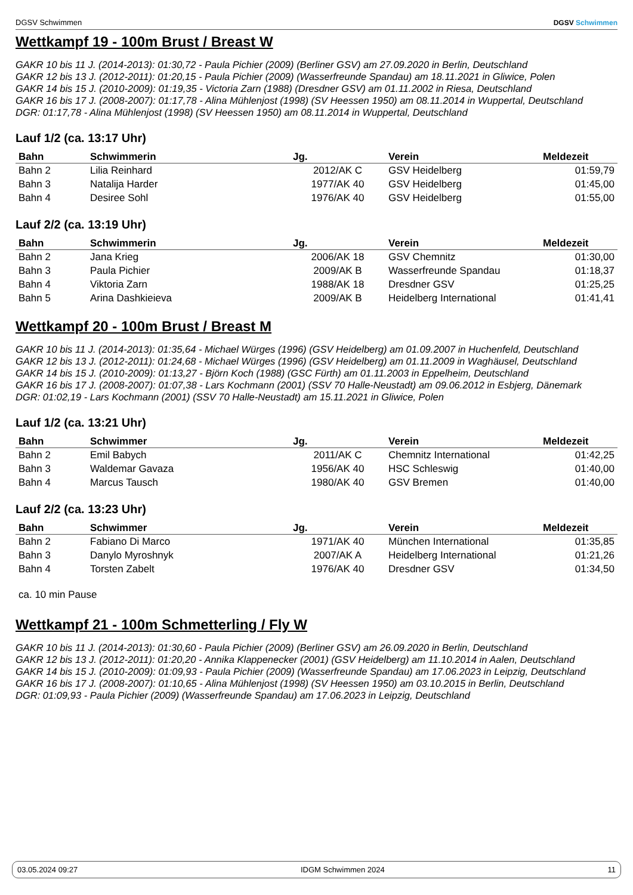DGSV Schwimmen DGSV Schwimmen
Wettkampf 19 - 100m Brust / Breast W
GAKR 10 bis 11 J. (2014-2013): 01:30,72 - Paula Pichier (2009) (Berliner GSV) am 27.09.2020 in Berlin, Deutschland
GAKR 12 bis 13 J. (2012-2011): 01:20,15 - Paula Pichier (2009) (Wasserfreunde Spandau) am 18.11.2021 in Gliwice, Polen
GAKR 14 bis 15 J. (2010-2009): 01:19,35 - Victoria Zarn (1988) (Dresdner GSV) am 01.11.2002 in Riesa, Deutschland
GAKR 16 bis 17 J. (2008-2007): 01:17,78 - Alina Mühlenjost (1998) (SV Heessen 1950) am 08.11.2014 in Wuppertal, Deutschland
DGR: 01:17,78 - Alina Mühlenjost (1998) (SV Heessen 1950) am 08.11.2014 in Wuppertal, Deutschland
Lauf 1/2 (ca. 13:17 Uhr)
| Bahn | Schwimmerin | Jg. | Verein | Meldezeit |
| --- | --- | --- | --- | --- |
| Bahn 2 | Lilia Reinhard | 2012/AK C | GSV Heidelberg | 01:59,79 |
| Bahn 3 | Natalija Harder | 1977/AK 40 | GSV Heidelberg | 01:45,00 |
| Bahn 4 | Desiree Sohl | 1976/AK 40 | GSV Heidelberg | 01:55,00 |
Lauf 2/2 (ca. 13:19 Uhr)
| Bahn | Schwimmerin | Jg. | Verein | Meldezeit |
| --- | --- | --- | --- | --- |
| Bahn 2 | Jana Krieg | 2006/AK 18 | GSV Chemnitz | 01:30,00 |
| Bahn 3 | Paula Pichier | 2009/AK B | Wasserfreunde Spandau | 01:18,37 |
| Bahn 4 | Viktoria Zarn | 1988/AK 18 | Dresdner GSV | 01:25,25 |
| Bahn 5 | Arina Dashkieieva | 2009/AK B | Heidelberg International | 01:41,41 |
Wettkampf 20 - 100m Brust / Breast M
GAKR 10 bis 11 J. (2014-2013): 01:35,64 - Michael Würges (1996) (GSV Heidelberg) am 01.09.2007 in Huchenfeld, Deutschland
GAKR 12 bis 13 J. (2012-2011): 01:24,68 - Michael Würges (1996) (GSV Heidelberg) am 01.11.2009 in Waghäusel, Deutschland
GAKR 14 bis 15 J. (2010-2009): 01:13,27 - Björn Koch (1988) (GSC Fürth) am 01.11.2003 in Eppelheim, Deutschland
GAKR 16 bis 17 J. (2008-2007): 01:07,38 - Lars Kochmann (2001) (SSV 70 Halle-Neustadt) am 09.06.2012 in Esbjerg, Dänemark
DGR: 01:02,19 - Lars Kochmann (2001) (SSV 70 Halle-Neustadt) am 15.11.2021 in Gliwice, Polen
Lauf 1/2 (ca. 13:21 Uhr)
| Bahn | Schwimmer | Jg. | Verein | Meldezeit |
| --- | --- | --- | --- | --- |
| Bahn 2 | Emil Babych | 2011/AK C | Chemnitz International | 01:42,25 |
| Bahn 3 | Waldemar Gavaza | 1956/AK 40 | HSC Schleswig | 01:40,00 |
| Bahn 4 | Marcus Tausch | 1980/AK 40 | GSV Bremen | 01:40,00 |
Lauf 2/2 (ca. 13:23 Uhr)
| Bahn | Schwimmer | Jg. | Verein | Meldezeit |
| --- | --- | --- | --- | --- |
| Bahn 2 | Fabiano Di Marco | 1971/AK 40 | München International | 01:35,85 |
| Bahn 3 | Danylo Myroshnyk | 2007/AK A | Heidelberg International | 01:21,26 |
| Bahn 4 | Torsten Zabelt | 1976/AK 40 | Dresdner GSV | 01:34,50 |
ca. 10 min Pause
Wettkampf 21 - 100m Schmetterling / Fly W
GAKR 10 bis 11 J. (2014-2013): 01:30,60 - Paula Pichier (2009) (Berliner GSV) am 26.09.2020 in Berlin, Deutschland
GAKR 12 bis 13 J. (2012-2011): 01:20,20 - Annika Klappenecker (2001) (GSV Heidelberg) am 11.10.2014 in Aalen, Deutschland
GAKR 14 bis 15 J. (2010-2009): 01:09,93 - Paula Pichier (2009) (Wasserfreunde Spandau) am 17.06.2023 in Leipzig, Deutschland
GAKR 16 bis 17 J. (2008-2007): 01:10,65 - Alina Mühlenjost (1998) (SV Heessen 1950) am 03.10.2015 in Berlin, Deutschland
DGR: 01:09,93 - Paula Pichier (2009) (Wasserfreunde Spandau) am 17.06.2023 in Leipzig, Deutschland
03.05.2024 09:27 IDGM Schwimmen 2024 11